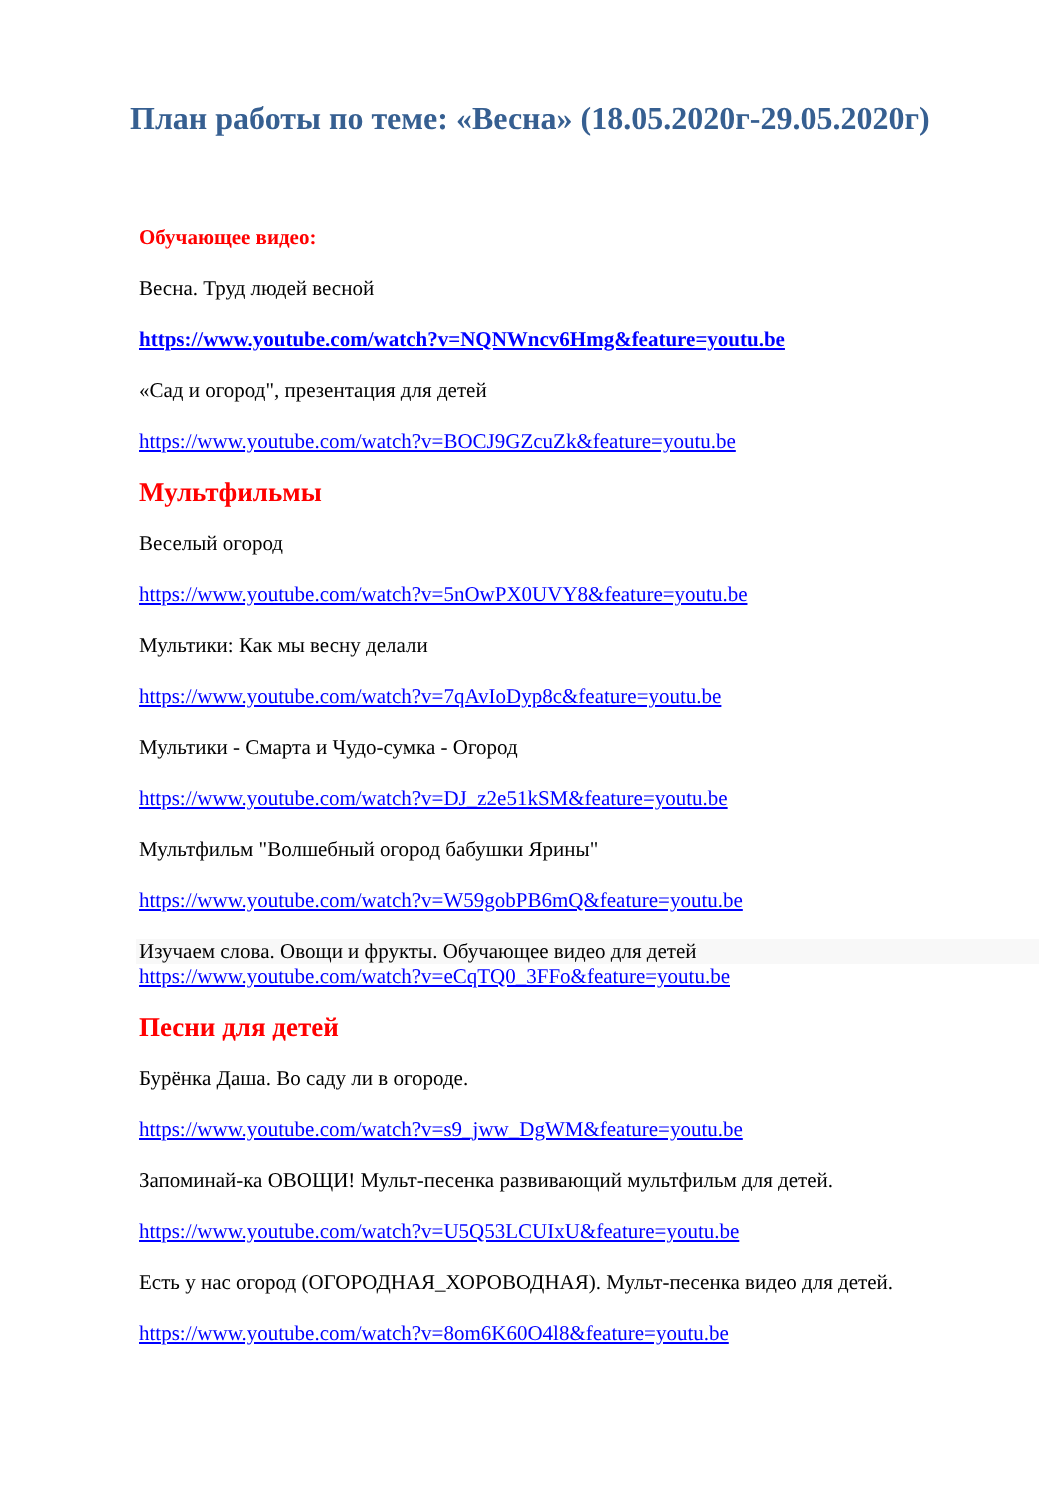План работы по теме: «Весна» (18.05.2020г-29.05.2020г)
Обучающее видео:
Весна. Труд людей весной
https://www.youtube.com/watch?v=NQNWncv6Hmg&feature=youtu.be
«Сад и огород", презентация для детей
https://www.youtube.com/watch?v=BOCJ9GZcuZk&feature=youtu.be
Мультфильмы
Веселый огород
https://www.youtube.com/watch?v=5nOwPX0UVY8&feature=youtu.be
Мультики: Как мы весну делали
https://www.youtube.com/watch?v=7qAvIoDyp8c&feature=youtu.be
Мультики - Смарта и Чудо-сумка - Огород
https://www.youtube.com/watch?v=DJ_z2e51kSM&feature=youtu.be
Мультфильм "Волшебный огород бабушки Ярины"
https://www.youtube.com/watch?v=W59gobPB6mQ&feature=youtu.be
Изучаем слова. Овощи и фрукты. Обучающее видео для детей
https://www.youtube.com/watch?v=eCqTQ0_3FFo&feature=youtu.be
Песни для детей
Бурёнка Даша. Во саду ли в огороде.
https://www.youtube.com/watch?v=s9_jww_DgWM&feature=youtu.be
Запоминай-ка ОВОЩИ! Мульт-песенка развивающий мультфильм для детей.
https://www.youtube.com/watch?v=U5Q53LCUIxU&feature=youtu.be
Есть у нас огород (ОГОРОДНАЯ_ХОРОВОДНАЯ). Мульт-песенка видео для детей.
https://www.youtube.com/watch?v=8om6K60O4l8&feature=youtu.be